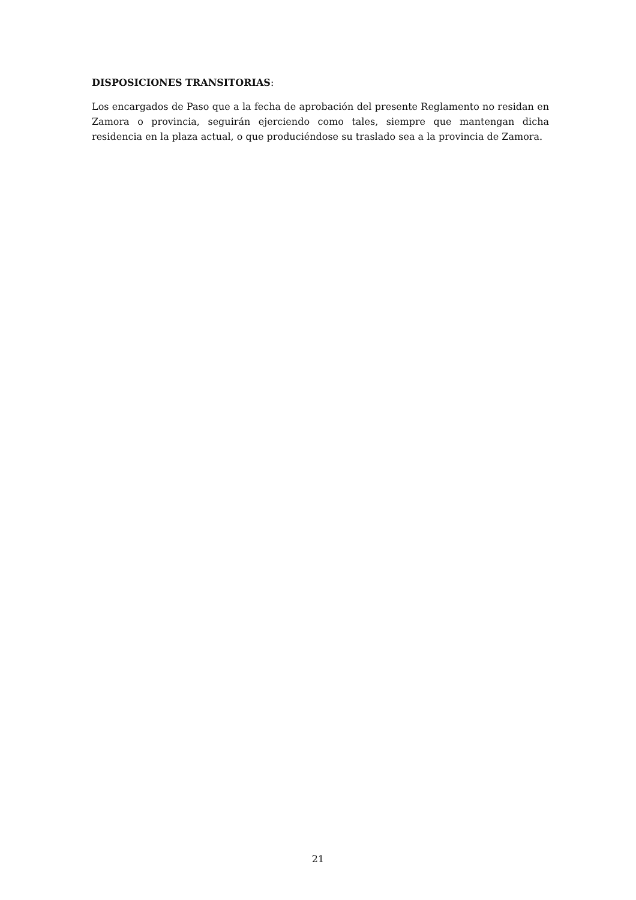DISPOSICIONES TRANSITORIAS:
Los encargados de Paso que a la fecha de aprobación del presente Reglamento no residan en Zamora o provincia, seguirán ejerciendo como tales, siempre que mantengan dicha residencia en la plaza actual, o que produciéndose su traslado sea a la provincia de Zamora.
21